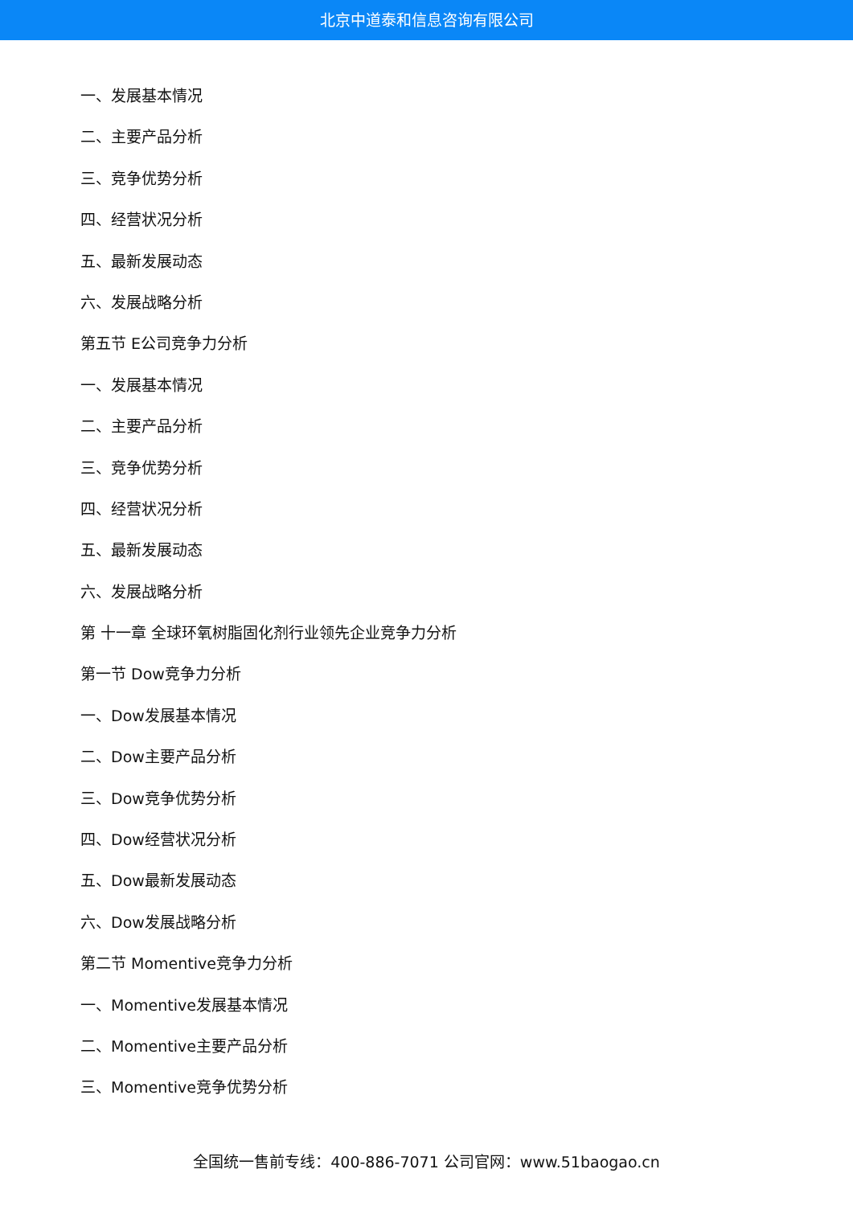北京中道泰和信息咨询有限公司
一、发展基本情况
二、主要产品分析
三、竞争优势分析
四、经营状况分析
五、最新发展动态
六、发展战略分析
第五节 E公司竞争力分析
一、发展基本情况
二、主要产品分析
三、竞争优势分析
四、经营状况分析
五、最新发展动态
六、发展战略分析
第 十一章 全球环氧树脂固化剂行业领先企业竞争力分析
第一节 Dow竞争力分析
一、Dow发展基本情况
二、Dow主要产品分析
三、Dow竞争优势分析
四、Dow经营状况分析
五、Dow最新发展动态
六、Dow发展战略分析
第二节 Momentive竞争力分析
一、Momentive发展基本情况
二、Momentive主要产品分析
三、Momentive竞争优势分析
全国统一售前专线：400-886-7071 公司官网：www.51baogao.cn